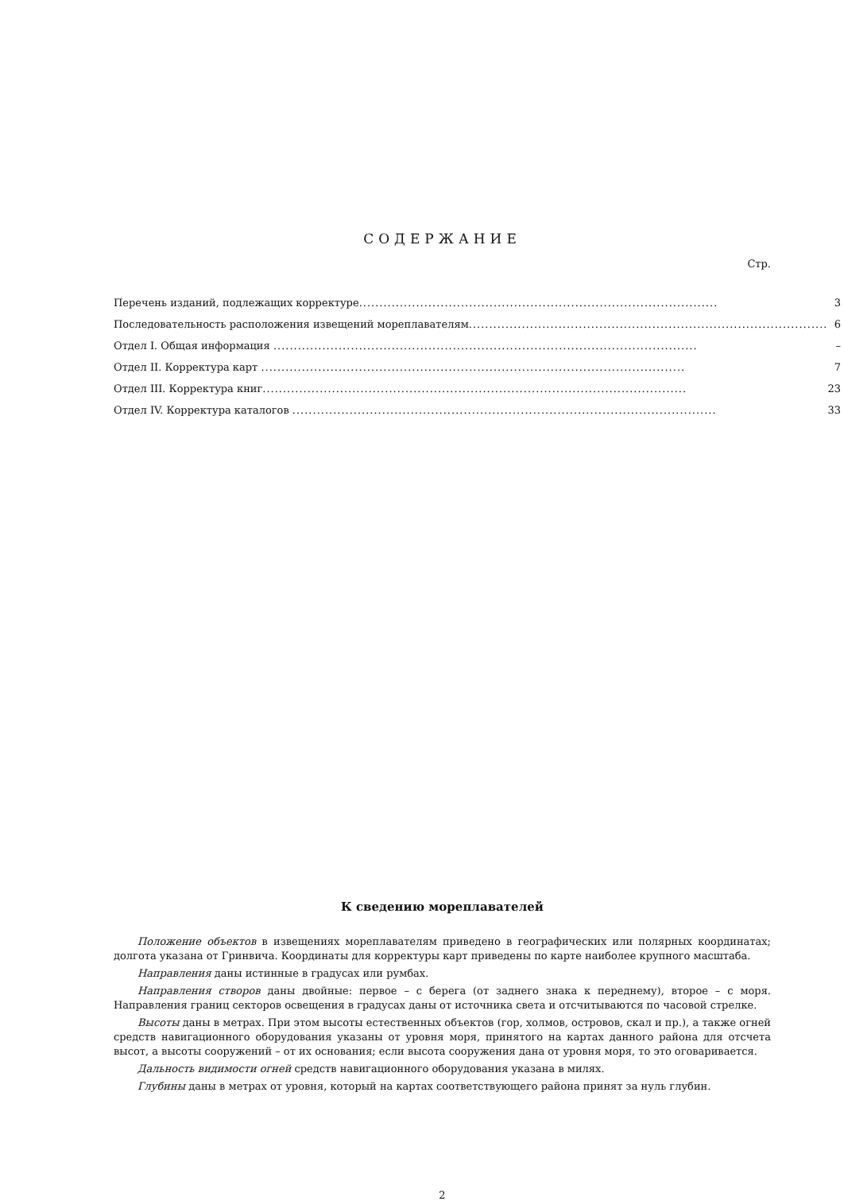СОДЕРЖАНИЕ
Стр.
| Перечень изданий, подлежащих корректуре ........................................................................................ | 3 |
| Последовательность расположения извещений мореплавателям ........................................................................................ | 6 |
| Отдел I. Общая информация ........................................................................................................ | – |
| Отдел II. Корректура карт ........................................................................................................ | 7 |
| Отдел III. Корректура книг ........................................................................................................ | 23 |
| Отдел IV. Корректура каталогов ........................................................................................................ | 33 |
К сведению мореплавателей
Положение объектов в извещениях мореплавателям приведено в географических или полярных координатах; долгота указана от Гринвича. Координаты для корректуры карт приведены по карте наиболее крупного масштаба.
Направления даны истинные в градусах или румбах.
Направления створов даны двойные: первое – с берега (от заднего знака к переднему), второе – с моря. Направления границ секторов освещения в градусах даны от источника света и отсчитываются по часовой стрелке.
Высоты даны в метрах. При этом высоты естественных объектов (гор, холмов, островов, скал и пр.), а также огней средств навигационного оборудования указаны от уровня моря, принятого на картах данного района для отсчета высот, а высоты сооружений – от их основания; если высота сооружения дана от уровня моря, то это оговаривается.
Дальность видимости огней средств навигационного оборудования указана в милях.
Глубины даны в метрах от уровня, который на картах соответствующего района принят за нуль глубин.
2